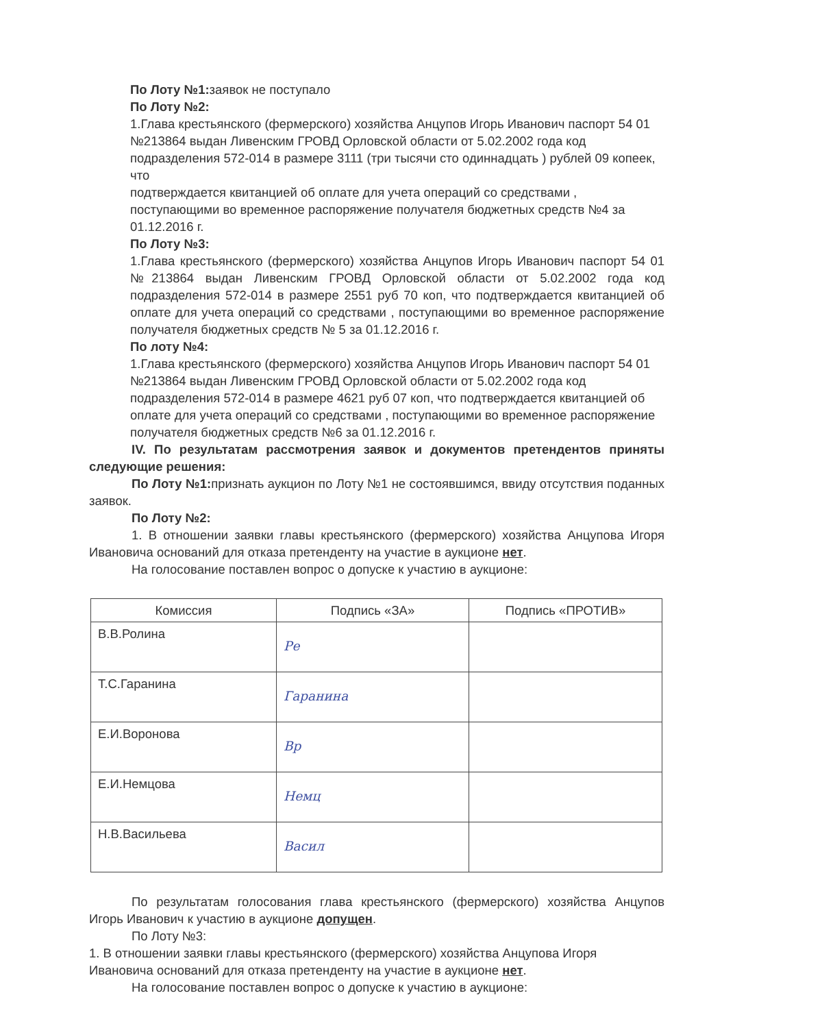По Лоту №1: заявок не поступало
По Лоту №2:
1.Глава крестьянского (фермерского) хозяйства Анцупов Игорь Иванович паспорт 54 01 №213864 выдан Ливенским ГРОВД Орловской области от 5.02.2002 года код подразделения 572-014 в размере 3111 (три тысячи сто одиннадцать ) рублей 09 копеек, что
подтверждается квитанцией об оплате для учета операций со средствами , поступающими во временное распоряжение получателя бюджетных средств №4 за 01.12.2016 г.
По Лоту №3:
1.Глава крестьянского (фермерского) хозяйства Анцупов Игорь Иванович паспорт 54 01 №213864 выдан Ливенским ГРОВД Орловской области от 5.02.2002 года код подразделения 572-014 в размере 2551 руб 70 коп, что подтверждается квитанцией об оплате для учета операций со средствами , поступающими во временное распоряжение получателя бюджетных средств № 5 за 01.12.2016 г.
По лоту №4:
1.Глава крестьянского (фермерского) хозяйства Анцупов Игорь Иванович паспорт 54 01 №213864 выдан Ливенским ГРОВД Орловской области от 5.02.2002 года код подразделения 572-014 в размере 4621 руб 07 коп, что подтверждается квитанцией об оплате для учета операций со средствами , поступающими во временное распоряжение получателя бюджетных средств №6 за 01.12.2016 г.
IV. По результатам рассмотрения заявок и документов претендентов приняты следующие решения:
По Лоту №1: признать аукцион по Лоту №1 не состоявшимся, ввиду отсутствия поданных заявок.
По Лоту №2:
1. В отношении заявки главы крестьянского (фермерского) хозяйства Анцупова Игоря Ивановича оснований для отказа претенденту на участие в аукционе нет.
На голосование поставлен вопрос о допуске к участию в аукционе:
| Комиссия | Подпись «ЗА» | Подпись «ПРОТИВ» |
| --- | --- | --- |
| В.В.Ролина | Ре | |
| Т.С.Гаранина | Гаранина | |
| Е.И.Воронова | Вр | |
| Е.И.Немцова | Немц | |
| Н.В.Васильева | Васил | |
По результатам голосования глава крестьянского (фермерского) хозяйства Анцупов Игорь Иванович к участию в аукционе допущен.
По Лоту №3:
1. В отношении заявки главы крестьянского (фермерского) хозяйства Анцупова Игоря Ивановича оснований для отказа претенденту на участие в аукционе нет.
На голосование поставлен вопрос о допуске к участию в аукционе: